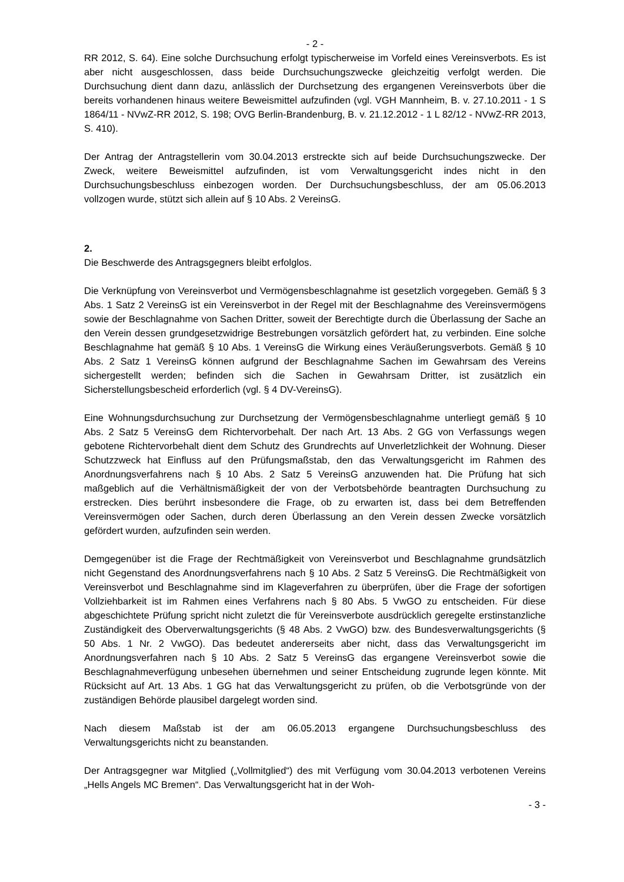- 2 -
RR 2012, S. 64). Eine solche Durchsuchung erfolgt typischerweise im Vorfeld eines Vereinsverbots. Es ist aber nicht ausgeschlossen, dass beide Durchsuchungszwecke gleichzeitig verfolgt werden. Die Durchsuchung dient dann dazu, anlässlich der Durchsetzung des ergangenen Vereinsverbots über die bereits vorhandenen hinaus weitere Beweismittel aufzufinden (vgl. VGH Mannheim, B. v. 27.10.2011 - 1 S 1864/11 - NVwZ-RR 2012, S. 198; OVG Berlin-Brandenburg, B. v. 21.12.2012 - 1 L 82/12 - NVwZ-RR 2013, S. 410).
Der Antrag der Antragstellerin vom 30.04.2013 erstreckte sich auf beide Durchsuchungszwecke. Der Zweck, weitere Beweismittel aufzufinden, ist vom Verwaltungsgericht indes nicht in den Durchsuchungsbeschluss einbezogen worden. Der Durchsuchungsbeschluss, der am 05.06.2013 vollzogen wurde, stützt sich allein auf § 10 Abs. 2 VereinsG.
2.
Die Beschwerde des Antragsgegners bleibt erfolglos.
Die Verknüpfung von Vereinsverbot und Vermögensbeschlagnahme ist gesetzlich vorgegeben. Gemäß § 3 Abs. 1 Satz 2 VereinsG ist ein Vereinsverbot in der Regel mit der Beschlagnahme des Vereinsvermögens sowie der Beschlagnahme von Sachen Dritter, soweit der Berechtigte durch die Überlassung der Sache an den Verein dessen grundgesetzwidrige Bestrebungen vorsätzlich gefördert hat, zu verbinden. Eine solche Beschlagnahme hat gemäß § 10 Abs. 1 VereinsG die Wirkung eines Veräußerungsverbots. Gemäß § 10 Abs. 2 Satz 1 VereinsG können aufgrund der Beschlagnahme Sachen im Gewahrsam des Vereins sichergestellt werden; befinden sich die Sachen in Gewahrsam Dritter, ist zusätzlich ein Sicherstellungsbescheid erforderlich (vgl. § 4 DV-VereinsG).
Eine Wohnungsdurchsuchung zur Durchsetzung der Vermögensbeschlagnahme unterliegt gemäß § 10 Abs. 2 Satz 5 VereinsG dem Richtervorbehalt. Der nach Art. 13 Abs. 2 GG von Verfassungs wegen gebotene Richtervorbehalt dient dem Schutz des Grundrechts auf Unverletzlichkeit der Wohnung. Dieser Schutzzweck hat Einfluss auf den Prüfungsmaßstab, den das Verwaltungsgericht im Rahmen des Anordnungsverfahrens nach § 10 Abs. 2 Satz 5 VereinsG anzuwenden hat. Die Prüfung hat sich maßgeblich auf die Verhältnismäßigkeit der von der Verbotsbehörde beantragten Durchsuchung zu erstrecken. Dies berührt insbesondere die Frage, ob zu erwarten ist, dass bei dem Betreffenden Vereinsvermögen oder Sachen, durch deren Überlassung an den Verein dessen Zwecke vorsätzlich gefördert wurden, aufzufinden sein werden.
Demgegenüber ist die Frage der Rechtmäßigkeit von Vereinsverbot und Beschlagnahme grundsätzlich nicht Gegenstand des Anordnungsverfahrens nach § 10 Abs. 2 Satz 5 VereinsG. Die Rechtmäßigkeit von Vereinsverbot und Beschlagnahme sind im Klageverfahren zu überprüfen, über die Frage der sofortigen Vollziehbarkeit ist im Rahmen eines Verfahrens nach § 80 Abs. 5 VwGO zu entscheiden. Für diese abgeschichtete Prüfung spricht nicht zuletzt die für Vereinsverbote ausdrücklich geregelte erstinstanzliche Zuständigkeit des Oberverwaltungsgerichts (§ 48 Abs. 2 VwGO) bzw. des Bundesverwaltungsgerichts (§ 50 Abs. 1 Nr. 2 VwGO). Das bedeutet andererseits aber nicht, dass das Verwaltungsgericht im Anordnungsverfahren nach § 10 Abs. 2 Satz 5 VereinsG das ergangene Vereinsverbot sowie die Beschlagnahmeverfügung unbesehen übernehmen und seiner Entscheidung zugrunde legen könnte. Mit Rücksicht auf Art. 13 Abs. 1 GG hat das Verwaltungsgericht zu prüfen, ob die Verbotsgründe von der zuständigen Behörde plausibel dargelegt worden sind.
Nach diesem Maßstab ist der am 06.05.2013 ergangene Durchsuchungsbeschluss des Verwaltungsgerichts nicht zu beanstanden.
Der Antragsgegner war Mitglied („Vollmitglied“) des mit Verfügung vom 30.04.2013 verbotenen Vereins „Hells Angels MC Bremen“. Das Verwaltungsgericht hat in der Woh-
- 3 -